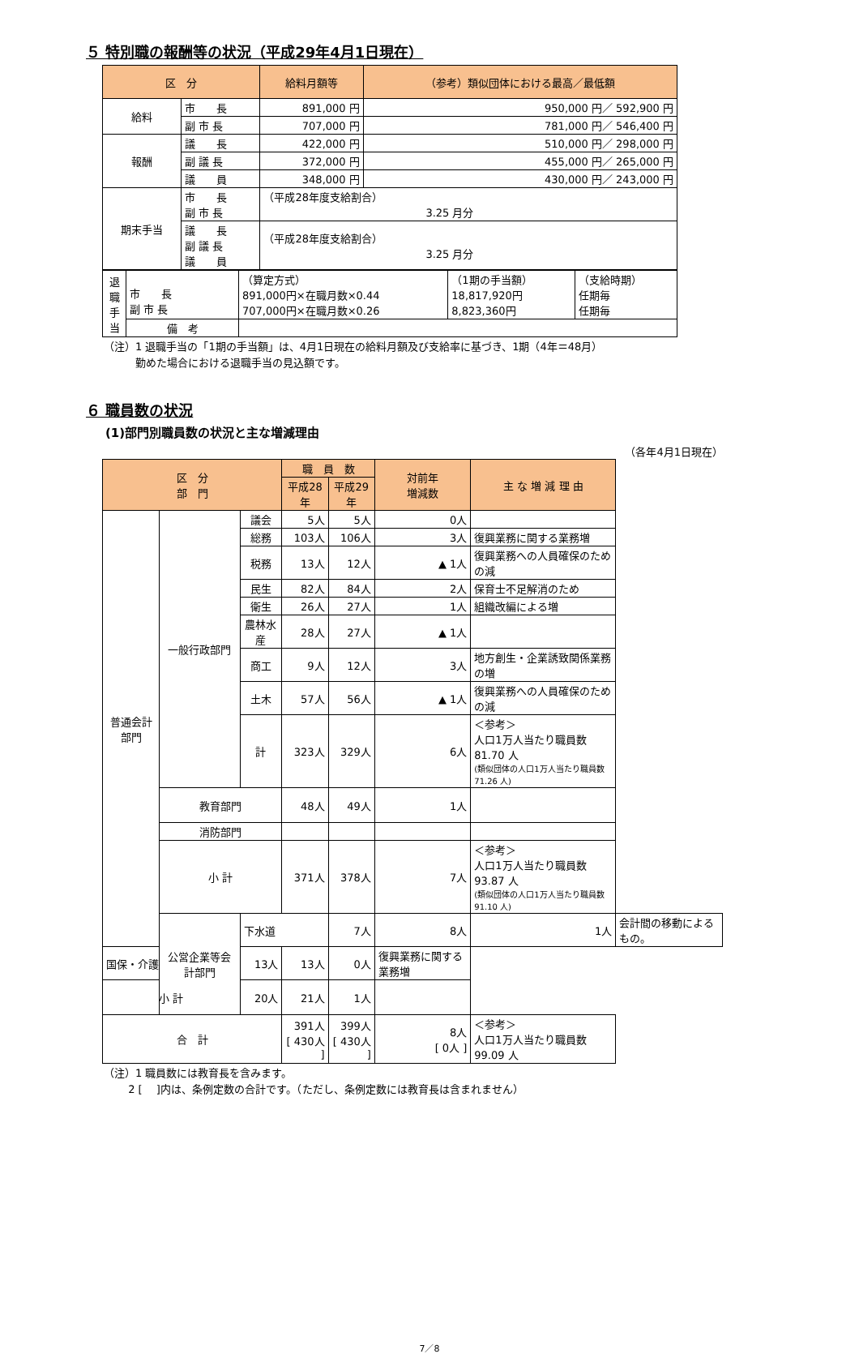５ 特別職の報酬等の状況（平成29年4月1日現在）
| 区 分 | | 給料月額等 | （参考）類似団体における最高／最低額 |
| --- | --- | --- | --- |
| 給料 | 市 長 | 891,000 円 | 950,000 円／ 592,900 円 |
| | 副 市 長 | 707,000 円 | 781,000 円／ 546,400 円 |
| 報酬 | 議 長 | 422,000 円 | 510,000 円／ 298,000 円 |
| | 副 議 長 | 372,000 円 | 455,000 円／ 265,000 円 |
| | 議 員 | 348,000 円 | 430,000 円／ 243,000 円 |
| 期末手当 | 市 長 副 市 長 | （平成28年度支給割合） 3.25 月分 | |
| | 議 長 副 議 長 議 員 | （平成28年度支給割合） 3.25 月分 | |
| 退職手当 | 市 長 副 市 長 | （算定方式） 891,000円×在職月数×0.44 707,000円×在職月数×0.26 | （1期の手当額） 18,817,920円 8,823,360円 | （支給時期） 任期毎 任期毎 |
| | 備 考 | | | |
（注）1 退職手当の「1期の手当額」は、4月1日現在の給料月額及び支給率に基づき、1期（4年＝48月）
　　　勤めた場合における退職手当の見込額です。
６ 職員数の状況
(1)部門別職員数の状況と主な増減理由
（各年4月1日現在）
| 区 分 部 門 | | | 職 員 数 | | 対前年 増減数 | 主 な 増 減 理 由 | |
| --- | --- | --- | --- | --- | --- | --- | --- |
| | | | 平成28年 | 平成29年 | | | |
| 普通会計部門 | 一般行政部門 | 議会 | 5人 | 5人 | 0人 | | |
| | | 総務 | 103人 | 106人 | 3人 | 復興業務に関する業務増 | |
| | | 税務 | 13人 | 12人 | ▲ 1人 | 復興業務への人員確保のための減 | |
| | | 民生 | 82人 | 84人 | 2人 | 保育士不足解消のため | |
| | | 衛生 | 26人 | 27人 | 1人 | 組織改編による増 | |
| | | 農林水産 | 28人 | 27人 | ▲ 1人 | | |
| | | 商工 | 9人 | 12人 | 3人 | 地方創生・企業誘致関係業務の増 | |
| | | 土木 | 57人 | 56人 | ▲ 1人 | 復興業務への人員確保のための減 | |
| | | 計 | 323人 | 329人 | 6人 | ＜参考＞ 人口1万人当たり職員数 81.70 人 (類似団体の人口1万人当たり職員数 71.26 人) | |
| | 教育部門 | | 48人 | 49人 | 1人 | | |
| | 消防部門 | | | | | | |
| | 小 計 | | 371人 | 378人 | 7人 | ＜参考＞ 人口1万人当たり職員数 93.87 人 (類似団体の人口1万人当たり職員数 91.10 人) | |
| | 公営企業等会計部門 | 下水道 | | 7人 | 8人 | 1人 | 会計間の移動によるもの。 |
| 国保・介護 | | 13人 | 13人 | 0人 | 復興業務に関する業務増 | | |
| 小 計 | | 20人 | 21人 | 1人 | | | |
| 合 計 | | | 391人 [ 430人 ] | 399人 [ 430人 ] | 8人 [ 0人 ] | ＜参考＞ 人口1万人当たり職員数 99.09 人 | |
（注）1 職員数には教育長を含みます。
　　 2 [ 　]内は、条例定数の合計です。（ただし、条例定数には教育長は含まれません）
7／8